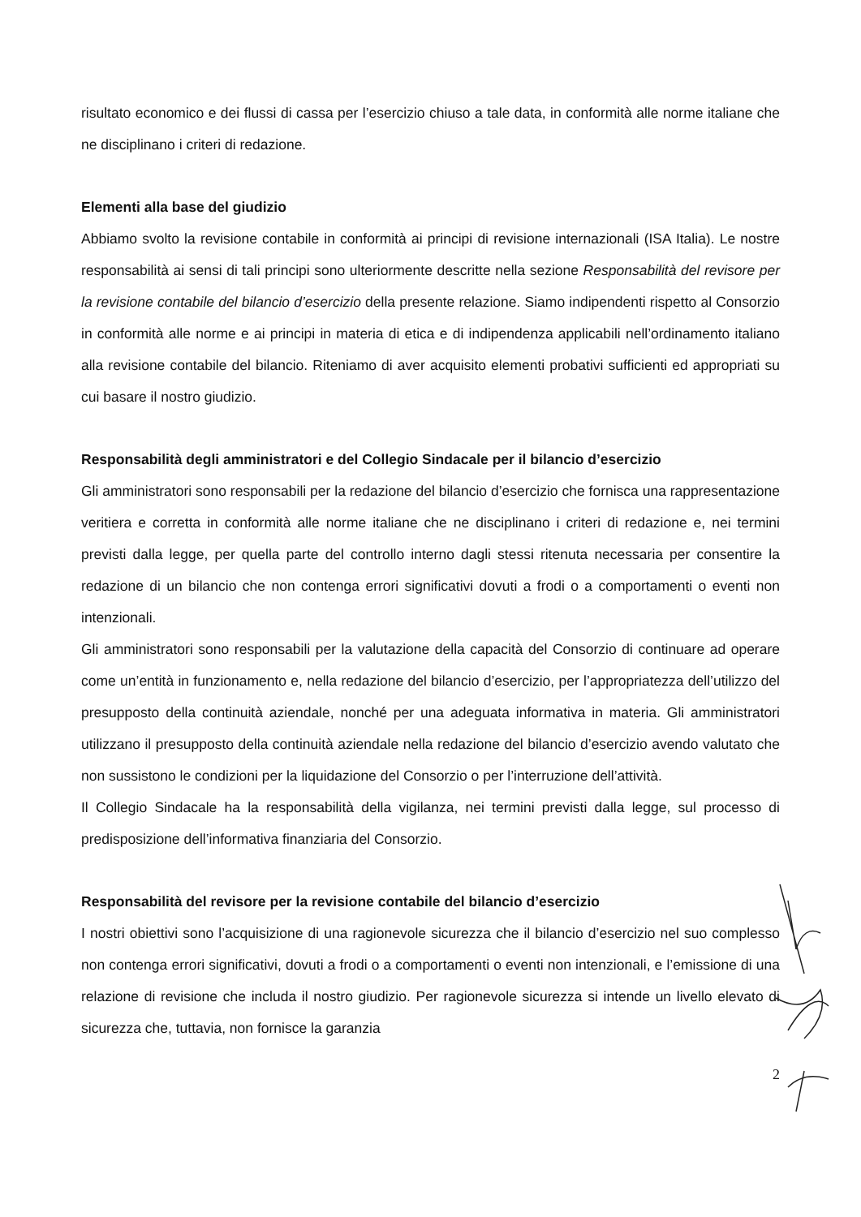risultato economico e dei flussi di cassa per l’esercizio chiuso a tale data, in conformità alle norme italiane che ne disciplinano i criteri di redazione.
Elementi alla base del giudizio
Abbiamo svolto la revisione contabile in conformità ai principi di revisione internazionali (ISA Italia). Le nostre responsabilità ai sensi di tali principi sono ulteriormente descritte nella sezione Responsabilità del revisore per la revisione contabile del bilancio d’esercizio della presente relazione. Siamo indipendenti rispetto al Consorzio in conformità alle norme e ai principi in materia di etica e di indipendenza applicabili nell’ordinamento italiano alla revisione contabile del bilancio. Riteniamo di aver acquisito elementi probativi sufficienti ed appropriati su cui basare il nostro giudizio.
Responsabilità degli amministratori e del Collegio Sindacale per il bilancio d’esercizio
Gli amministratori sono responsabili per la redazione del bilancio d’esercizio che fornisca una rappresentazione veritiera e corretta in conformità alle norme italiane che ne disciplinano i criteri di redazione e, nei termini previsti dalla legge, per quella parte del controllo interno dagli stessi ritenuta necessaria per consentire la redazione di un bilancio che non contenga errori significativi dovuti a frodi o a comportamenti o eventi non intenzionali.
Gli amministratori sono responsabili per la valutazione della capacità del Consorzio di continuare ad operare come un’entità in funzionamento e, nella redazione del bilancio d’esercizio, per l’appropriatezza dell’utilizzo del presupposto della continuità aziendale, nonché per una adeguata informativa in materia. Gli amministratori utilizzano il presupposto della continuità aziendale nella redazione del bilancio d’esercizio avendo valutato che non sussistono le condizioni per la liquidazione del Consorzio o per l’interruzione dell’attività.
Il Collegio Sindacale ha la responsabilità della vigilanza, nei termini previsti dalla legge, sul processo di predisposizione dell’informativa finanziaria del Consorzio.
Responsabilità del revisore per la revisione contabile del bilancio d’esercizio
I nostri obiettivi sono l’acquisizione di una ragionevole sicurezza che il bilancio d’esercizio nel suo complesso non contenga errori significativi, dovuti a frodi o a comportamenti o eventi non intenzionali, e l’emissione di una relazione di revisione che includa il nostro giudizio. Per ragionevole sicurezza si intende un livello elevato di sicurezza che, tuttavia, non fornisce la garanzia
2